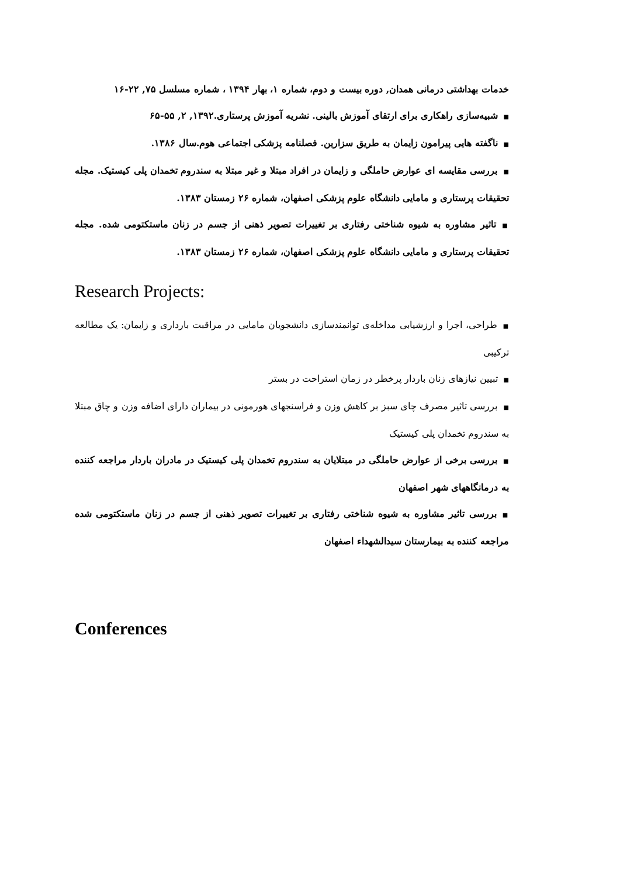خدمات بهداشتی درمانی همدان, دوره بیست و دوم، شماره ۱، بهار ۱۳۹۴ ، شماره مسلسل ۷۵, ۲۲-۱۶
■شبیه‌سازی راهکاری برای ارتقای آموزش بالینی. نشریه آموزش پرستاری.۱۳۹۲, ۲, ۵۵-۶۵
■ناگفته هایی پیرامون زایمان به طریق سزارین. فصلنامه پزشکی اجتماعی هوم.سال ۱۳۸۶.
■بررسی مقایسه ای عوارض حاملگی و زایمان در افراد مبتلا و غیر مبتلا به سندروم تخمدان پلی کیستیک. مجله تحقیقات پرستاری و مامایی دانشگاه علوم پزشکی اصفهان، شماره ۲۶ زمستان ۱۳۸۳.
■تاثیر مشاوره به شیوه شناختی رفتاری بر تغییرات تصویر ذهنی از جسم در زنان ماستکتومی شده. مجله تحقیقات پرستاری و مامایی دانشگاه علوم پزشکی اصفهان، شماره ۲۶ زمستان ۱۳۸۳.
Research Projects:
■طراحی، اجرا و ارزشیابی مداخله‌ی توانمندسازی دانشجویان مامایی در مراقبت بارداری و زایمان: یک مطالعه ترکیبی
■تبیین نیازهای زنان باردار پرخطر در زمان استراحت در بستر
■بررسی تاثیر مصرف چای سبز بر کاهش وزن و فراسنجهای هورمونی در بیماران دارای اضافه وزن و چاق مبتلا به سندروم تخمدان پلی کیستیک
■بررسی برخی از عوارض حاملگی در مبتلایان به سندروم تخمدان پلی کیستیک در مادران باردار مراجعه کننده به درمانگاههای شهر اصفهان
■بررسی تاثیر مشاوره به شیوه شناختی رفتاری بر تغییرات تصویر ذهنی از جسم در زنان ماستکتومی شده مراجعه کننده به بیمارستان سیدالشهداء اصفهان
Conferences